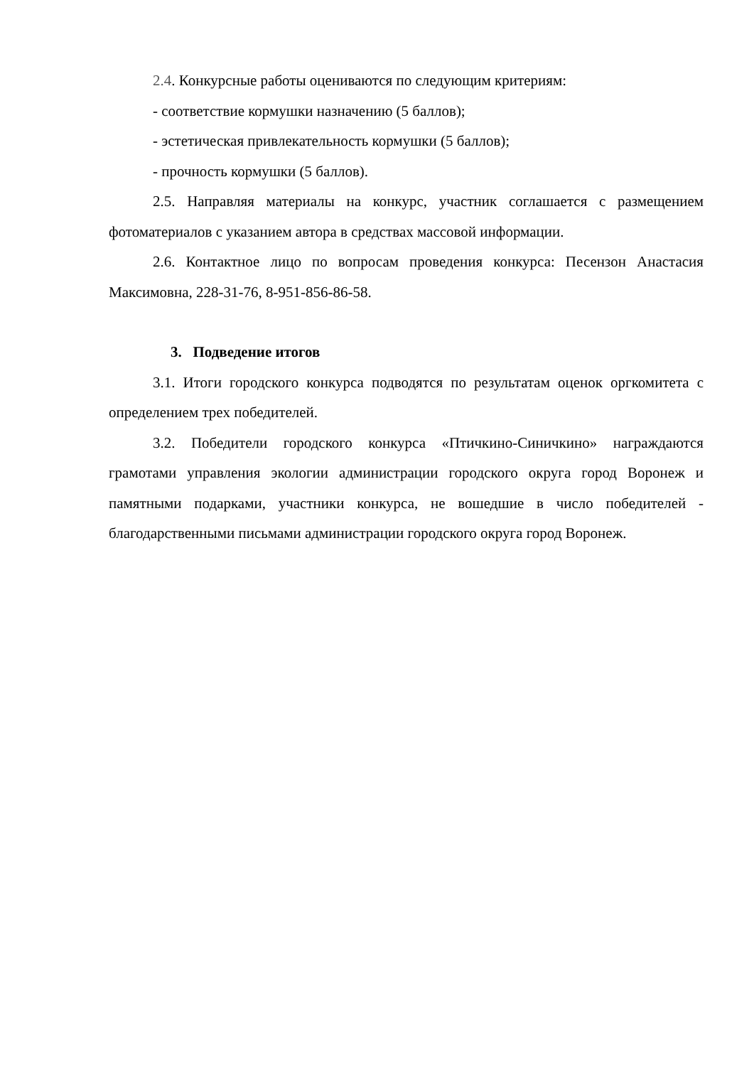2.4. Конкурсные работы оцениваются по следующим критериям:
- соответствие кормушки назначению (5 баллов);
- эстетическая привлекательность кормушки (5 баллов);
- прочность кормушки (5 баллов).
2.5. Направляя материалы на конкурс, участник соглашается с размещением фотоматериалов с указанием автора в средствах массовой информации.
2.6. Контактное лицо по вопросам проведения конкурса: Песензон Анастасия Максимовна, 228-31-76, 8-951-856-86-58.
3. Подведение итогов
3.1. Итоги городского конкурса подводятся по результатам оценок оргкомитета с определением трех победителей.
3.2. Победители городского конкурса «Птичкино-Синичкино» награждаются грамотами управления экологии администрации городского округа город Воронеж и памятными подарками, участники конкурса, не вошедшие в число победителей - благодарственными письмами администрации городского округа город Воронеж.